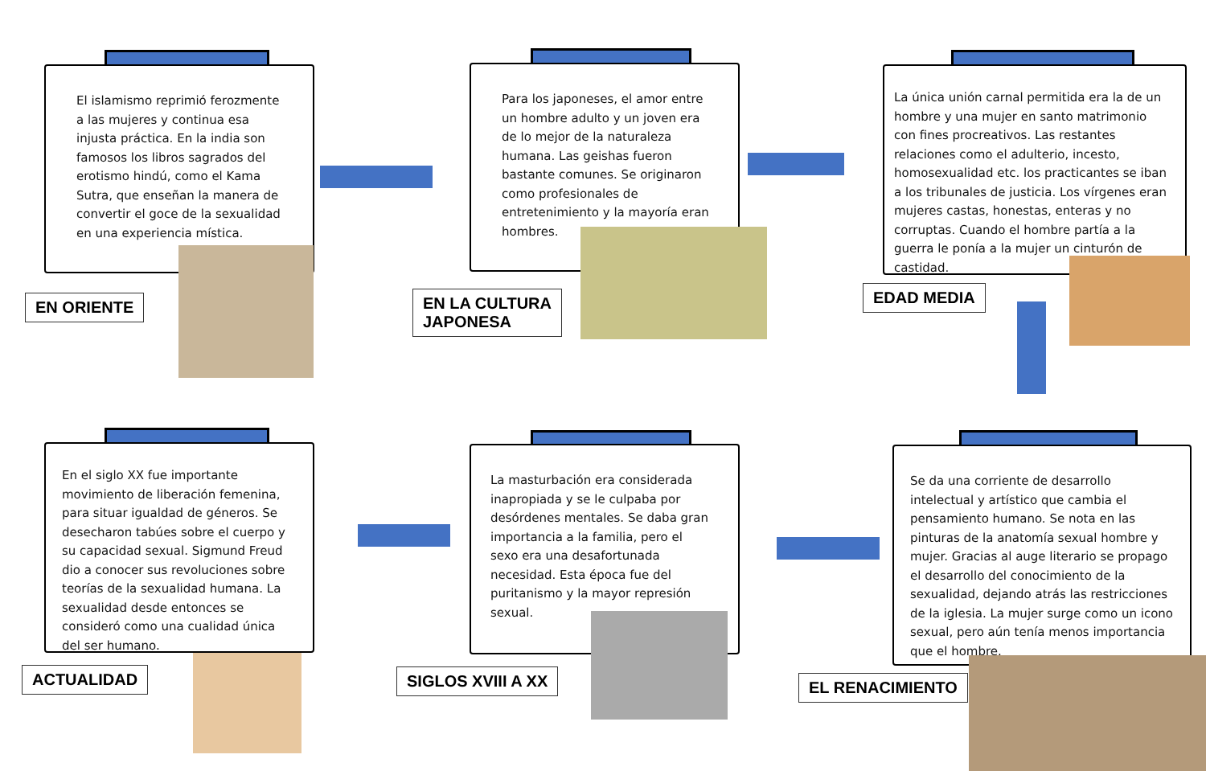El islamismo reprimió ferozmente a las mujeres y continua esa injusta práctica. En la india son famosos los libros sagrados del erotismo hindú, como el Kama Sutra, que enseñan la manera de convertir el goce de la sexualidad en una experiencia mística.
EN ORIENTE
Para los japoneses, el amor entre un hombre adulto y un joven era de lo mejor de la naturaleza humana. Las geishas fueron bastante comunes. Se originaron como profesionales de entretenimiento y la mayoría eran hombres.
EN LA CULTURA
JAPONESA
La única unión carnal permitida era la de un hombre y una mujer en santo matrimonio con fines procreativos. Las restantes relaciones como el adulterio, incesto, homosexualidad etc. los practicantes se iban a los tribunales de justicia. Los vírgenes eran mujeres castas, honestas, enteras y no corruptas. Cuando el hombre partía a la guerra le ponía a la mujer un cinturón de castidad.
EDAD MEDIA
Se da una corriente de desarrollo intelectual y artístico que cambia el pensamiento humano. Se nota en las pinturas de la anatomía sexual hombre y mujer. Gracias al auge literario se propago el desarrollo del conocimiento de la sexualidad, dejando atrás las restricciones de la iglesia. La mujer surge como un icono sexual, pero aún tenía menos importancia que el hombre.
EL RENACIMIENTO
La masturbación era considerada inapropiada y se le culpaba por desórdenes mentales. Se daba gran importancia a la familia, pero el sexo era una desafortunada necesidad. Esta época fue del puritanismo y la mayor represión sexual.
SIGLOS XVIII A XX
En el siglo XX fue importante movimiento de liberación femenina, para situar igualdad de géneros. Se desecharon tabúes sobre el cuerpo y su capacidad sexual. Sigmund Freud dio a conocer sus revoluciones sobre teorías de la sexualidad humana. La sexualidad desde entonces se consideró como una cualidad única del ser humano.
ACTUALIDAD